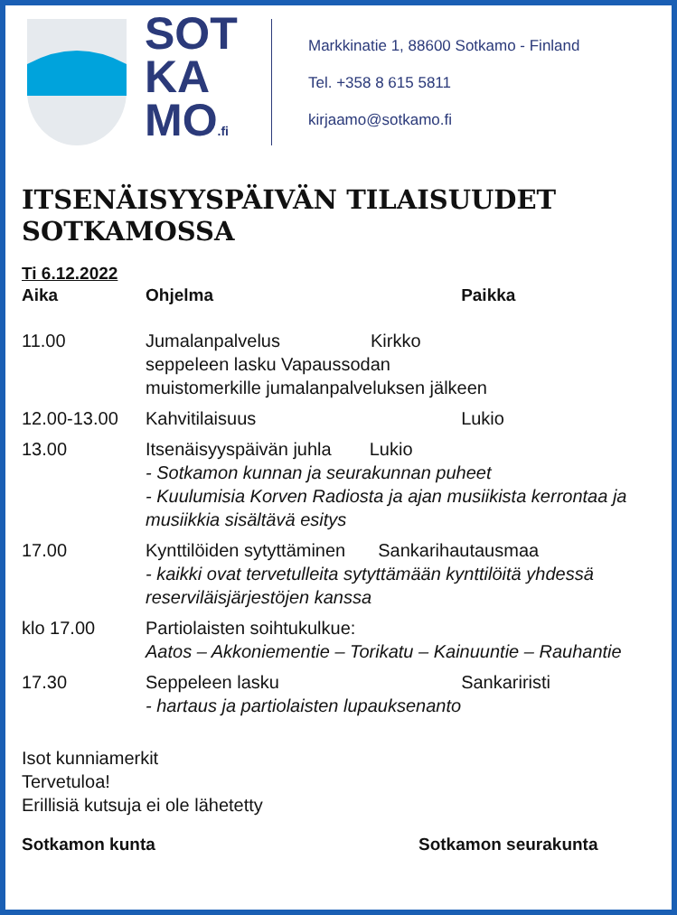SOT
KA
MO.fi
Markkinatie 1, 88600 Sotkamo - Finland
Tel. +358 8 615 5811
kirjaamo@sotkamo.fi
ITSENÄISYYSPÄIVÄN TILAISUUDET SOTKAMOSSA
Ti 6.12.2022
| Aika | Ohjelma | Paikka |
| --- | --- | --- |
| 11.00 | Jumalanpalvelus Kirkko seppeleen lasku Vapaussodan muistomerkille jumalanpalveluksen jälkeen | |
| 12.00-13.00 | Kahvitilaisuus | Lukio |
| 13.00 | Itsenäisyyspäivän juhla Lukio - Sotkamon kunnan ja seurakunnan puheet - Kuulumisia Korven Radiosta ja ajan musiikista kerrontaa ja musiikkia sisältävä esitys | |
| 17.00 | Kynttilöiden sytyttäminen Sankarihautausmaa - kaikki ovat tervetulleita sytyttämään kynttilöitä yhdessä reserviläisjärjestöjen kanssa | |
| klo 17.00 | Partiolaisten soihtukulkue: Aatos – Akkoniementie – Torikatu – Kainuuntie – Rauhantie | |
| 17.30 | Seppeleen lasku - hartaus ja partiolaisten lupauksenanto | Sankariristi |
Isot kunniamerkit
Tervetuloa!
Erillisiä kutsuja ei ole lähetetty
Sotkamon kunta Sotkamon seurakunta